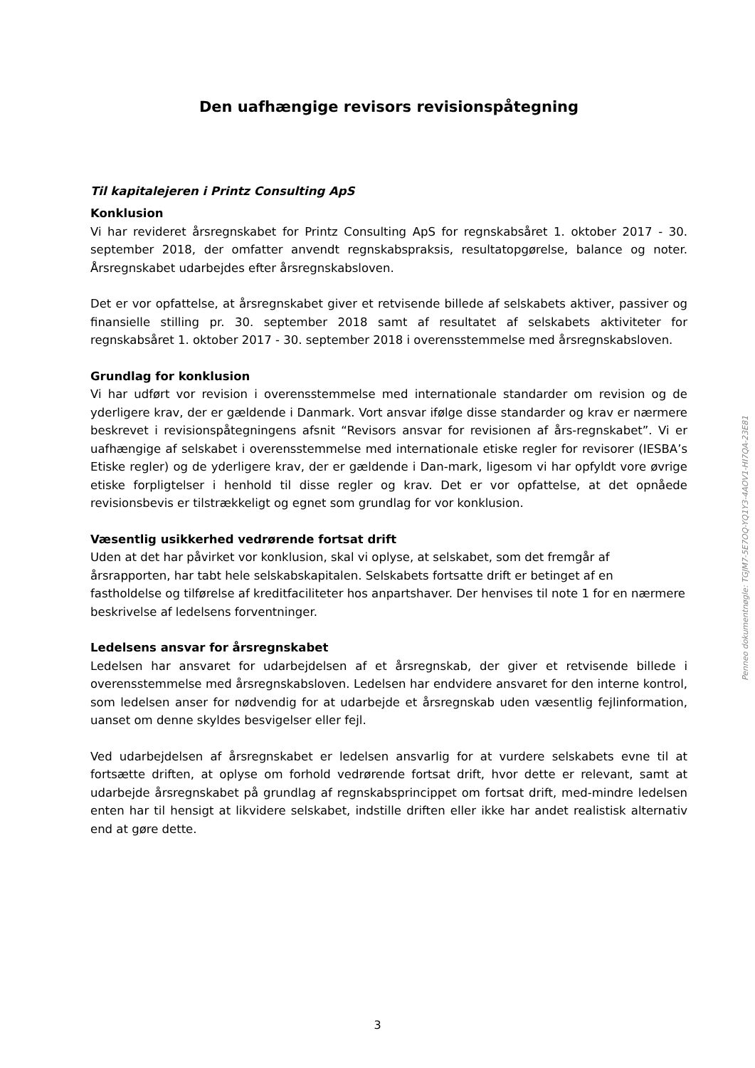Den uafhængige revisors revisionspåtegning
Til kapitalejeren i Printz Consulting ApS
Konklusion
Vi har revideret årsregnskabet for Printz Consulting ApS for regnskabsåret 1. oktober 2017 - 30. september 2018, der omfatter anvendt regnskabspraksis, resultatopgørelse, balance og noter. Årsregnskabet udarbejdes efter årsregnskabsloven.
Det er vor opfattelse, at årsregnskabet giver et retvisende billede af selskabets aktiver, passiver og finansielle stilling pr. 30. september 2018 samt af resultatet af selskabets aktiviteter for regnskabsåret 1. oktober 2017 - 30. september 2018 i overensstemmelse med årsregnskabsloven.
Grundlag for konklusion
Vi har udført vor revision i overensstemmelse med internationale standarder om revision og de yderligere krav, der er gældende i Danmark. Vort ansvar ifølge disse standarder og krav er nærmere beskrevet i revisionspåtegningens afsnit “Revisors ansvar for revisionen af års-regnskabet”. Vi er uafhængige af selskabet i overensstemmelse med internationale etiske regler for revisorer (IESBA’s Etiske regler) og de yderligere krav, der er gældende i Dan-mark, ligesom vi har opfyldt vore øvrige etiske forpligtelser i henhold til disse regler og krav. Det er vor opfattelse, at det opnåede revisionsbevis er tilstrækkeligt og egnet som grundlag for vor konklusion.
Væsentlig usikkerhed vedrørende fortsat drift
Uden at det har påvirket vor konklusion, skal vi oplyse, at selskabet, som det fremgår af årsrapporten, har tabt hele selskabskapitalen. Selskabets fortsatte drift er betinget af en fastholdelse og tilførelse af kreditfaciliteter hos anpartshaver. Der henvises til note 1 for en nærmere beskrivelse af ledelsens forventninger.
Ledelsens ansvar for årsregnskabet
Ledelsen har ansvaret for udarbejdelsen af et årsregnskab, der giver et retvisende billede i overensstemmelse med årsregnskabsloven. Ledelsen har endvidere ansvaret for den interne kontrol, som ledelsen anser for nødvendig for at udarbejde et årsregnskab uden væsentlig fejlinformation, uanset om denne skyldes besvigelser eller fejl.
Ved udarbejdelsen af årsregnskabet er ledelsen ansvarlig for at vurdere selskabets evne til at fortsætte driften, at oplyse om forhold vedrørende fortsat drift, hvor dette er relevant, samt at udarbejde årsregnskabet på grundlag af regnskabsprincippet om fortsat drift, med-mindre ledelsen enten har til hensigt at likvidere selskabet, indstille driften eller ikke har andet realistisk alternativ end at gøre dette.
Penneo dokumentnøgle: TGJM7-5E7OQ-YQ1Y3-4AOV1-HI7QA-23E81
3